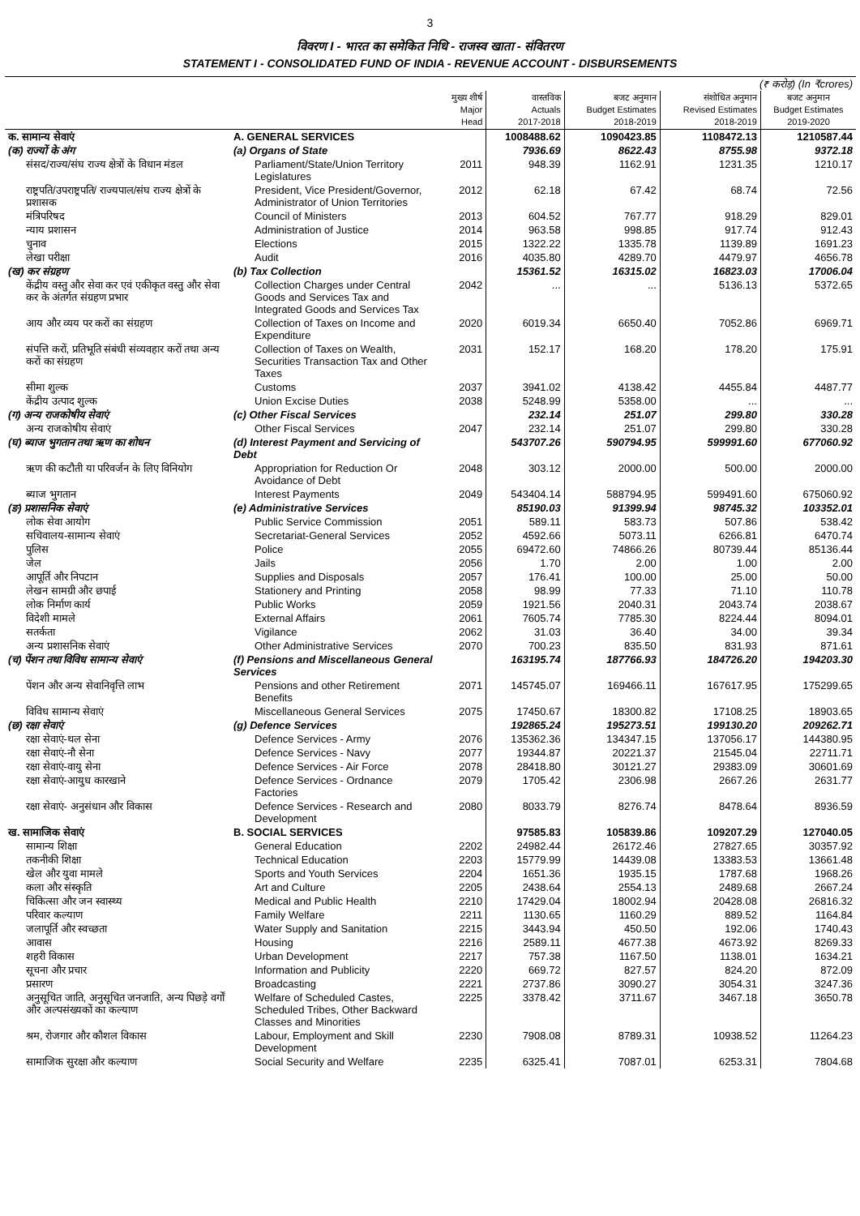3
विवरण I - भारत का समेकित निधि - राजस्व खाता - संवितरण
STATEMENT I - CONSOLIDATED FUND OF INDIA - REVENUE ACCOUNT - DISBURSEMENTS
| (₹ करोड़) (In ₹crores) | | | | | | |
| | | मुख्य शीर्ष Major Head | वास्तविक Actuals 2017-2018 | बजट अनुमान Budget Estimates 2018-2019 | संशोधित अनुमान Revised Estimates 2018-2019 | बजट अनुमान Budget Estimates 2019-2020 |
| क. सामान्य सेवाएं | A. GENERAL SERVICES | | 1008488.62 | 1090423.85 | 1108472.13 | 1210587.44 |
| (क) राज्यों के अंग | (a) Organs of State | | 7936.69 | 8622.43 | 8755.98 | 9372.18 |
| संसद/राज्य/संघ राज्य क्षेत्रों के विधान मंडल | Parliament/State/Union Territory Legislatures | 2011 | 948.39 | 1162.91 | 1231.35 | 1210.17 |
| राष्ट्रपति/उपराष्ट्रपति/ राज्यपाल/संघ राज्य क्षेत्रों के प्रशासक | President, Vice President/Governor, Administrator of Union Territories | 2012 | 62.18 | 67.42 | 68.74 | 72.56 |
| मंत्रिपरिषद | Council of Ministers | 2013 | 604.52 | 767.77 | 918.29 | 829.01 |
| न्याय प्रशासन | Administration of Justice | 2014 | 963.58 | 998.85 | 917.74 | 912.43 |
| चुनाव | Elections | 2015 | 1322.22 | 1335.78 | 1139.89 | 1691.23 |
| लेखा परीक्षा | Audit | 2016 | 4035.80 | 4289.70 | 4479.97 | 4656.78 |
| (ख) कर संग्रहण | (b) Tax Collection | | 15361.52 | 16315.02 | 16823.03 | 17006.04 |
| केंद्रीय वस्तु और सेवा कर एवं एकीकृत वस्तु और सेवा कर के अंतर्गत संग्रहण प्रभार | Collection Charges under Central Goods and Services Tax and Integrated Goods and Services Tax | 2042 | ... | ... | 5136.13 | 5372.65 |
| आय और व्यय पर करों का संग्रहण | Collection of Taxes on Income and Expenditure | 2020 | 6019.34 | 6650.40 | 7052.86 | 6969.71 |
| संपत्ति करों, प्रतिभूति संबंधी संव्यवहार करों तथा अन्य करों का संग्रहण | Collection of Taxes on Wealth, Securities Transaction Tax and Other Taxes | 2031 | 152.17 | 168.20 | 178.20 | 175.91 |
| सीमा शुल्क | Customs | 2037 | 3941.02 | 4138.42 | 4455.84 | 4487.77 |
| केंद्रीय उत्पाद शुल्क | Union Excise Duties | 2038 | 5248.99 | 5358.00 | ... | ... |
| (ग) अन्य राजकोषीय सेवाएं | (c) Other Fiscal Services | | 232.14 | 251.07 | 299.80 | 330.28 |
| अन्य राजकोषीय सेवाएं | Other Fiscal Services | 2047 | 232.14 | 251.07 | 299.80 | 330.28 |
| (घ) ब्याज भुगतान तथा ऋण का शोधन | (d) Interest Payment and Servicing of Debt | | 543707.26 | 590794.95 | 599991.60 | 677060.92 |
| ऋण की कटौती या परिवर्जन के लिए विनियोग | Appropriation for Reduction Or Avoidance of Debt | 2048 | 303.12 | 2000.00 | 500.00 | 2000.00 |
| ब्याज भुगतान | Interest Payments | 2049 | 543404.14 | 588794.95 | 599491.60 | 675060.92 |
| (ङ) प्रशासनिक सेवाएं | (e) Administrative Services | | 85190.03 | 91399.94 | 98745.32 | 103352.01 |
| लोक सेवा आयोग | Public Service Commission | 2051 | 589.11 | 583.73 | 507.86 | 538.42 |
| सचिवालय-सामान्य सेवाएं | Secretariat-General Services | 2052 | 4592.66 | 5073.11 | 6266.81 | 6470.74 |
| पुलिस | Police | 2055 | 69472.60 | 74866.26 | 80739.44 | 85136.44 |
| जेल | Jails | 2056 | 1.70 | 2.00 | 1.00 | 2.00 |
| आपूर्ति और निपटान | Supplies and Disposals | 2057 | 176.41 | 100.00 | 25.00 | 50.00 |
| लेखन सामग्री और छपाई | Stationery and Printing | 2058 | 98.99 | 77.33 | 71.10 | 110.78 |
| लोक निर्माण कार्य | Public Works | 2059 | 1921.56 | 2040.31 | 2043.74 | 2038.67 |
| विदेशी मामले | External Affairs | 2061 | 7605.74 | 7785.30 | 8224.44 | 8094.01 |
| सतर्कता | Vigilance | 2062 | 31.03 | 36.40 | 34.00 | 39.34 |
| अन्य प्रशासनिक सेवाएं | Other Administrative Services | 2070 | 700.23 | 835.50 | 831.93 | 871.61 |
| (च) पेंशन तथा विविध सामान्य सेवाएं | (f) Pensions and Miscellaneous General Services | | 163195.74 | 187766.93 | 184726.20 | 194203.30 |
| पेंशन और अन्य सेवानिवृत्ति लाभ | Pensions and other Retirement Benefits | 2071 | 145745.07 | 169466.11 | 167617.95 | 175299.65 |
| विविध सामान्य सेवाएं | Miscellaneous General Services | 2075 | 17450.67 | 18300.82 | 17108.25 | 18903.65 |
| (छ) रक्षा सेवाएं | (g) Defence Services | | 192865.24 | 195273.51 | 199130.20 | 209262.71 |
| रक्षा सेवाएं-थल सेना | Defence Services - Army | 2076 | 135362.36 | 134347.15 | 137056.17 | 144380.95 |
| रक्षा सेवाएं-नौ सेना | Defence Services - Navy | 2077 | 19344.87 | 20221.37 | 21545.04 | 22711.71 |
| रक्षा सेवाएं-वायु सेना | Defence Services - Air Force | 2078 | 28418.80 | 30121.27 | 29383.09 | 30601.69 |
| रक्षा सेवाएं-आयुध कारखाने | Defence Services - Ordnance Factories | 2079 | 1705.42 | 2306.98 | 2667.26 | 2631.77 |
| रक्षा सेवाएं- अनुसंधान और विकास | Defence Services - Research and Development | 2080 | 8033.79 | 8276.74 | 8478.64 | 8936.59 |
| ख. सामाजिक सेवाएं | B. SOCIAL SERVICES | | 97585.83 | 105839.86 | 109207.29 | 127040.05 |
| सामान्य शिक्षा | General Education | 2202 | 24982.44 | 26172.46 | 27827.65 | 30357.92 |
| तकनीकी शिक्षा | Technical Education | 2203 | 15779.99 | 14439.08 | 13383.53 | 13661.48 |
| खेल और युवा मामले | Sports and Youth Services | 2204 | 1651.36 | 1935.15 | 1787.68 | 1968.26 |
| कला और संस्कृति | Art and Culture | 2205 | 2438.64 | 2554.13 | 2489.68 | 2667.24 |
| चिकित्सा और जन स्वास्थ्य | Medical and Public Health | 2210 | 17429.04 | 18002.94 | 20428.08 | 26816.32 |
| परिवार कल्याण | Family Welfare | 2211 | 1130.65 | 1160.29 | 889.52 | 1164.84 |
| जलापूर्ति और स्वच्छता | Water Supply and Sanitation | 2215 | 3443.94 | 450.50 | 192.06 | 1740.43 |
| आवास | Housing | 2216 | 2589.11 | 4677.38 | 4673.92 | 8269.33 |
| शहरी विकास | Urban Development | 2217 | 757.38 | 1167.50 | 1138.01 | 1634.21 |
| सूचना और प्रचार | Information and Publicity | 2220 | 669.72 | 827.57 | 824.20 | 872.09 |
| प्रसारण | Broadcasting | 2221 | 2737.86 | 3090.27 | 3054.31 | 3247.36 |
| अनुसूचित जाति, अनुसूचित जनजाति, अन्य पिछड़े वर्गों और अल्पसंख्यकों का कल्याण | Welfare of Scheduled Castes, Scheduled Tribes, Other Backward Classes and Minorities | 2225 | 3378.42 | 3711.67 | 3467.18 | 3650.78 |
| श्रम, रोजगार और कौशल विकास | Labour, Employment and Skill Development | 2230 | 7908.08 | 8789.31 | 10938.52 | 11264.23 |
| सामाजिक सुरक्षा और कल्याण | Social Security and Welfare | 2235 | 6325.41 | 7087.01 | 6253.31 | 7804.68 |